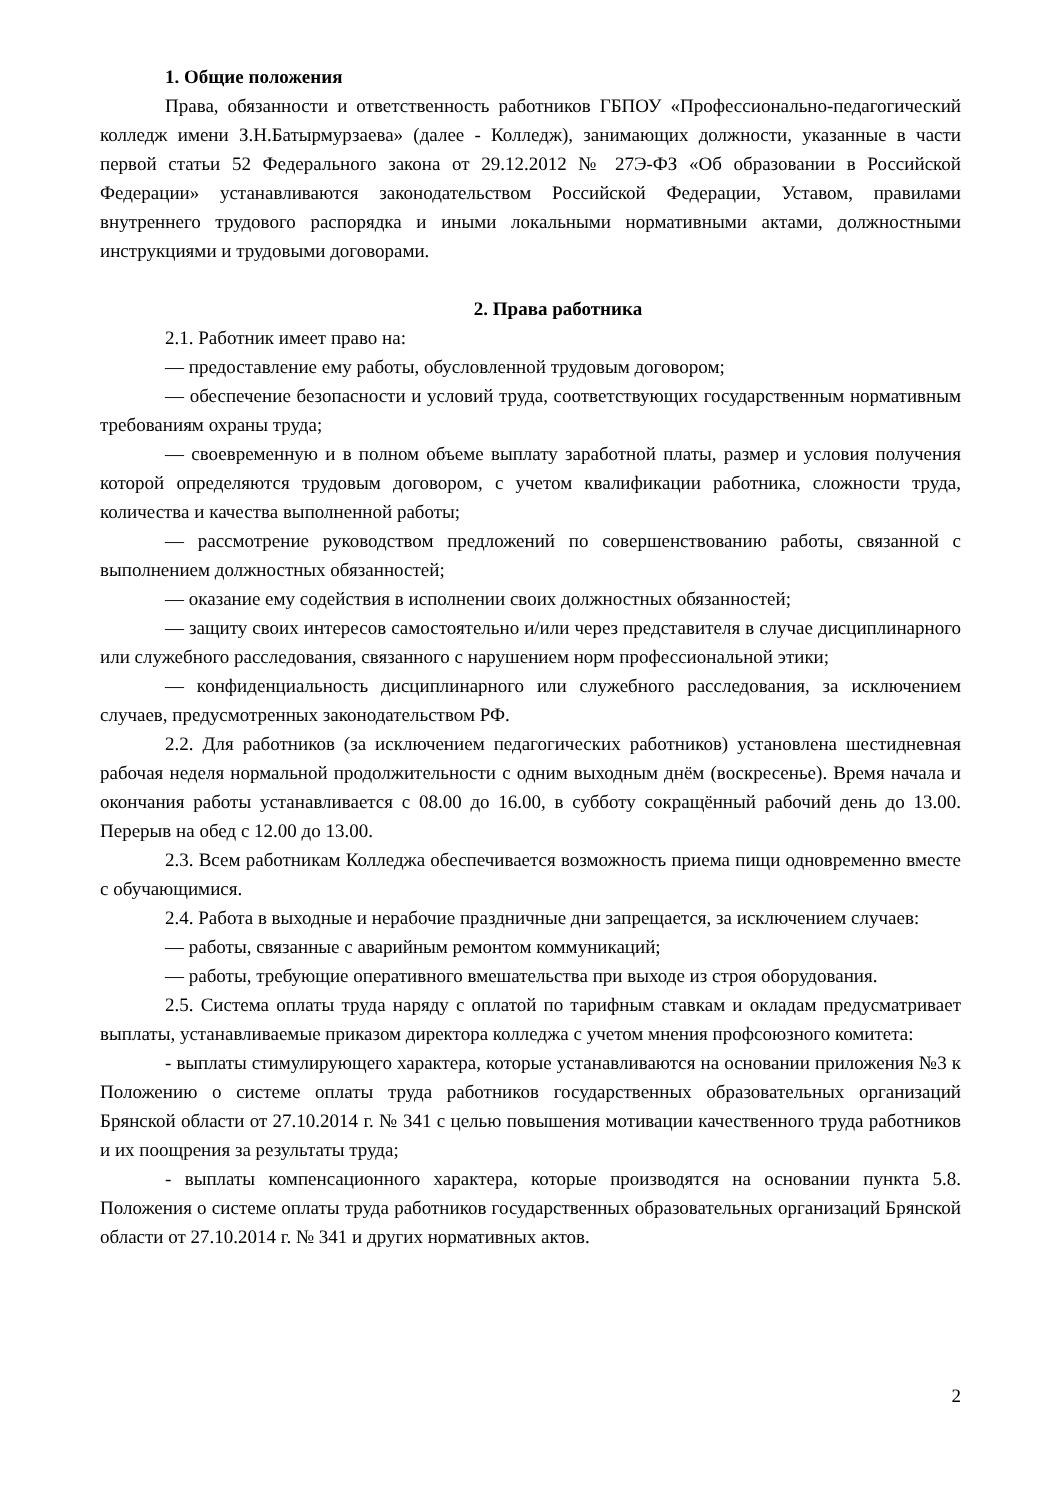1. Общие положения
Права, обязанности и ответственность работников ГБПОУ «Профессионально-педагогический колледж имени З.Н.Батырмурзаева» (далее - Колледж), занимающих должности, указанные в части первой статьи 52 Федерального закона от 29.12.2012 № 27Э-ФЗ «Об образовании в Российской Федерации» устанавливаются законодательством Российской Федерации, Уставом, правилами внутреннего трудового распорядка и иными локальными нормативными актами, должностными инструкциями и трудовыми договорами.
2. Права работника
2.1. Работник имеет право на:
— предоставление ему работы, обусловленной трудовым договором;
— обеспечение безопасности и условий труда, соответствующих государственным нормативным требованиям охраны труда;
— своевременную и в полном объеме выплату заработной платы, размер и условия получения которой определяются трудовым договором, с учетом квалификации работника, сложности труда, количества и качества выполненной работы;
— рассмотрение руководством предложений по совершенствованию работы, связанной с выполнением должностных обязанностей;
— оказание ему содействия в исполнении своих должностных обязанностей;
— защиту своих интересов самостоятельно и/или через представителя в случае дисциплинарного или служебного расследования, связанного с нарушением норм профессиональной этики;
— конфиденциальность дисциплинарного или служебного расследования, за исключением случаев, предусмотренных законодательством РФ.
2.2. Для работников (за исключением педагогических работников) установлена шестидневная рабочая неделя нормальной продолжительности с одним выходным днём (воскресенье). Время начала и окончания работы устанавливается с 08.00 до 16.00, в субботу сокращённый рабочий день до 13.00. Перерыв на обед с 12.00 до 13.00.
2.3. Всем работникам Колледжа обеспечивается возможность приема пищи одновременно вместе с обучающимися.
2.4. Работа в выходные и нерабочие праздничные дни запрещается, за исключением случаев:
— работы, связанные с аварийным ремонтом коммуникаций;
— работы, требующие оперативного вмешательства при выходе из строя оборудования.
2.5. Система оплаты труда наряду с оплатой по тарифным ставкам и окладам предусматривает выплаты, устанавливаемые приказом директора колледжа с учетом мнения профсоюзного комитета:
- выплаты стимулирующего характера, которые устанавливаются на основании приложения №3 к Положению о системе оплаты труда работников государственных образовательных организаций Брянской области от 27.10.2014 г. № 341 с целью повышения мотивации качественного труда работников и их поощрения за результаты труда;
- выплаты компенсационного характера, которые производятся на основании пункта 5.8. Положения о системе оплаты труда работников государственных образовательных организаций Брянской области от 27.10.2014 г. № 341 и других нормативных актов.
2